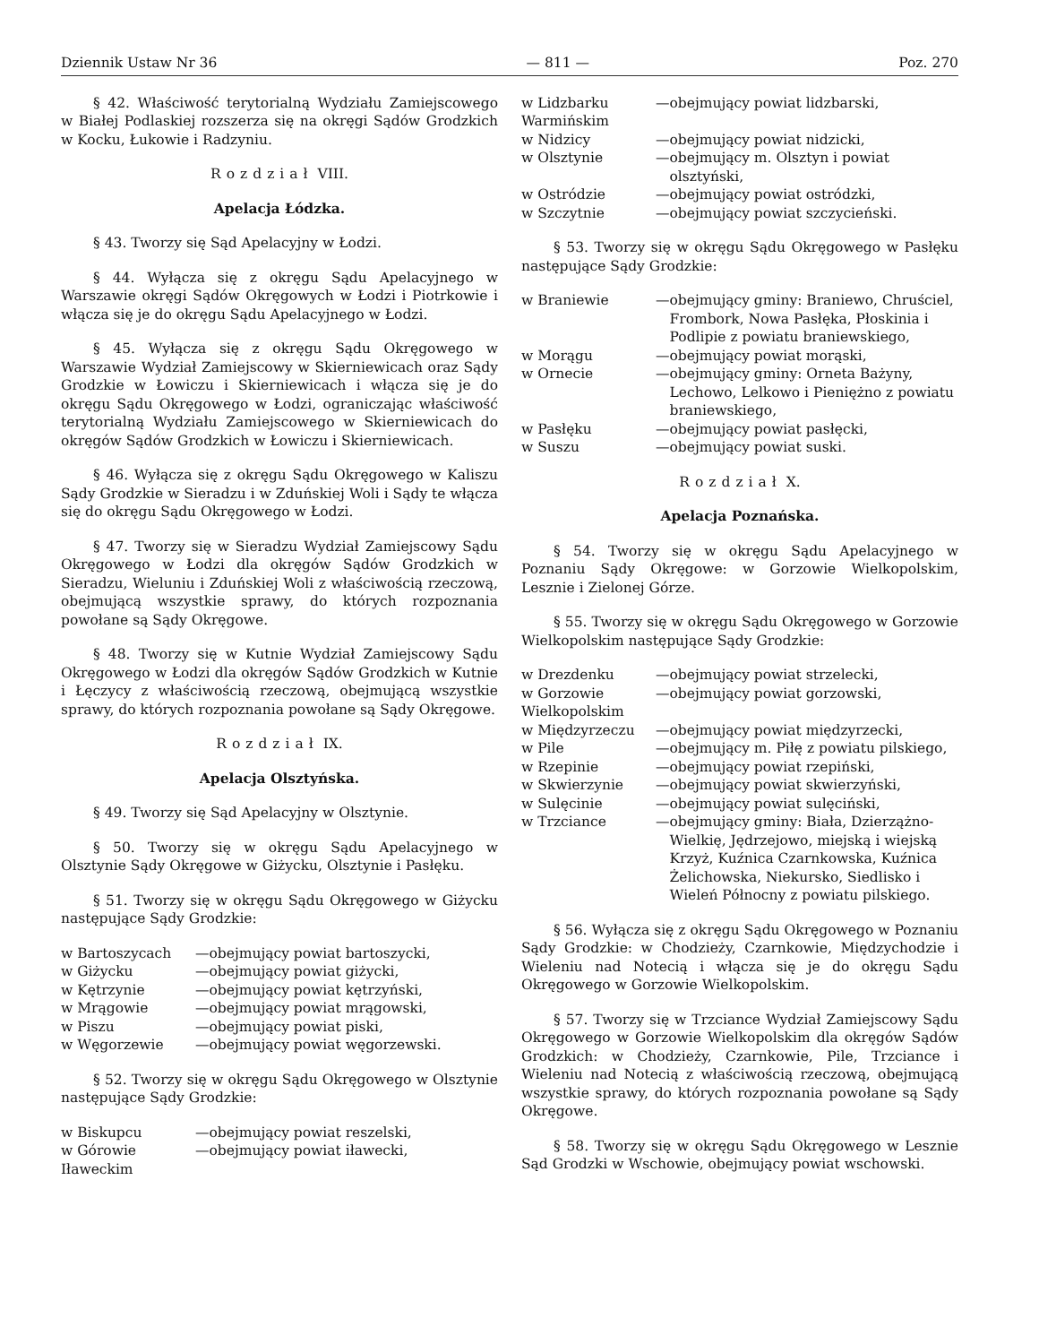Dziennik Ustaw Nr 36 — 811 — Poz. 270
§ 42. Właściwość terytorialną Wydziału Zamiejscowego w Białej Podlaskiej rozszerza się na okręgi Sądów Grodzkich w Kocku, Łukowie i Radzyniu.
Rozdział VIII.
Apelacja Łódzka.
§ 43. Tworzy się Sąd Apelacyjny w Łodzi.
§ 44. Wyłącza się z okręgu Sądu Apelacyjnego w Warszawie okręgi Sądów Okręgowych w Łodzi i Piotrkowie i włącza się je do okręgu Sądu Apelacyjnego w Łodzi.
§ 45. Wyłącza się z okręgu Sądu Okręgowego w Warszawie Wydział Zamiejscowy w Skierniewicach oraz Sądy Grodzkie w Łowiczu i Skierniewicach i włącza się je do okręgu Sądu Okręgowego w Łodzi, ograniczając właściwość terytorialną Wydziału Zamiejscowego w Skierniewicach do okręgów Sądów Grodzkich w Łowiczu i Skierniewicach.
§ 46. Wyłącza się z okręgu Sądu Okręgowego w Kaliszu Sądy Grodzkie w Sieradzu i w Zduńskiej Woli i Sądy te włącza się do okręgu Sądu Okręgowego w Łodzi.
§ 47. Tworzy się w Sieradzu Wydział Zamiejscowy Sądu Okręgowego w Łodzi dla okręgów Sądów Grodzkich w Sieradzu, Wieluniu i Zduńskiej Woli z właściwością rzeczową, obejmującą wszystkie sprawy, do których rozpoznania powołane są Sądy Okręgowe.
§ 48. Tworzy się w Kutnie Wydział Zamiejscowy Sądu Okręgowego w Łodzi dla okręgów Sądów Grodzkich w Kutnie i Łęczycy z właściwością rzeczową, obejmującą wszystkie sprawy, do których rozpoznania powołane są Sądy Okręgowe.
Rozdział IX.
Apelacja Olsztyńska.
§ 49. Tworzy się Sąd Apelacyjny w Olsztynie.
§ 50. Tworzy się w okręgu Sądu Apelacyjnego w Olsztynie Sądy Okręgowe w Giżycku, Olsztynie i Pasłęku.
§ 51. Tworzy się w okręgu Sądu Okręgowego w Giżycku następujące Sądy Grodzkie:
| w Bartoszycach | — | obejmujący powiat bartoszycki, |
| w Giżycku | — | obejmujący powiat giżycki, |
| w Kętrzynie | — | obejmujący powiat kętrzyński, |
| w Mrągowie | — | obejmujący powiat mrągowski, |
| w Piszu | — | obejmujący powiat piski, |
| w Węgorzewie | — | obejmujący powiat węgorzewski. |
§ 52. Tworzy się w okręgu Sądu Okręgowego w Olsztynie następujące Sądy Grodzkie:
| w Biskupcu | — | obejmujący powiat reszelski, |
| w Górowie Iławeckim | — | obejmujący powiat iławecki, |
| w Lidzbarku Warmińskim | — | obejmujący powiat lidzbarski, |
| w Nidzicy | — | obejmujący powiat nidzicki, |
| w Olsztynie | — | obejmujący m. Olsztyn i powiat olsztyński, |
| w Ostródzie | — | obejmujący powiat ostródzki, |
| w Szczytnie | — | obejmujący powiat szczycieński. |
§ 53. Tworzy się w okręgu Sądu Okręgowego w Pasłęku następujące Sądy Grodzkie:
| w Braniewie | — | obejmujący gminy: Braniewo, Chruściel, Frombork, Nowa Pasłęka, Płoskinia i Podlipie z powiatu braniewskiego, |
| w Morągu | — | obejmujący powiat morąski, |
| w Ornecie | — | obejmujący gminy: Orneta Bażyny, Lechowo, Lelkowo i Pieniężno z powiatu braniewskiego, |
| w Pasłęku | — | obejmujący powiat pasłęcki, |
| w Suszu | — | obejmujący powiat suski. |
Rozdział X.
Apelacja Poznańska.
§ 54. Tworzy się w okręgu Sądu Apelacyjnego w Poznaniu Sądy Okręgowe: w Gorzowie Wielkopolskim, Lesznie i Zielonej Górze.
§ 55. Tworzy się w okręgu Sądu Okręgowego w Gorzowie Wielkopolskim następujące Sądy Grodzkie:
| w Drezdenku | — | obejmujący powiat strzelecki, |
| w Gorzowie Wielkopolskim | — | obejmujący powiat gorzowski, |
| w Międzyrzeczu | — | obejmujący powiat międzyrzecki, |
| w Pile | — | obejmujący m. Piłę z powiatu pilskiego, |
| w Rzepinie | — | obejmujący powiat rzepiński, |
| w Skwierzynie | — | obejmujący powiat skwierzyński, |
| w Sulęcinie | — | obejmujący powiat sulęciński, |
| w Trzciance | — | obejmujący gminy: Biała, Dzierzążno-Wielkię, Jędrzejowo, miejską i wiejską Krzyż, Kuźnica Czarnkowska, Kuźnica Żelichowska, Niekursko, Siedlisko i Wieleń Północny z powiatu pilskiego. |
§ 56. Wyłącza się z okręgu Sądu Okręgowego w Poznaniu Sądy Grodzkie: w Chodzieży, Czarnkowie, Międzychodzie i Wieleniu nad Notecią i włącza się je do okręgu Sądu Okręgowego w Gorzowie Wielkopolskim.
§ 57. Tworzy się w Trzciance Wydział Zamiejscowy Sądu Okręgowego w Gorzowie Wielkopolskim dla okręgów Sądów Grodzkich: w Chodzieży, Czarnkowie, Pile, Trzciance i Wieleniu nad Notecią z właściwością rzeczową, obejmującą wszystkie sprawy, do których rozpoznania powołane są Sądy Okręgowe.
§ 58. Tworzy się w okręgu Sądu Okręgowego w Lesznie Sąd Grodzki w Wschowie, obejmujący powiat wschowski.